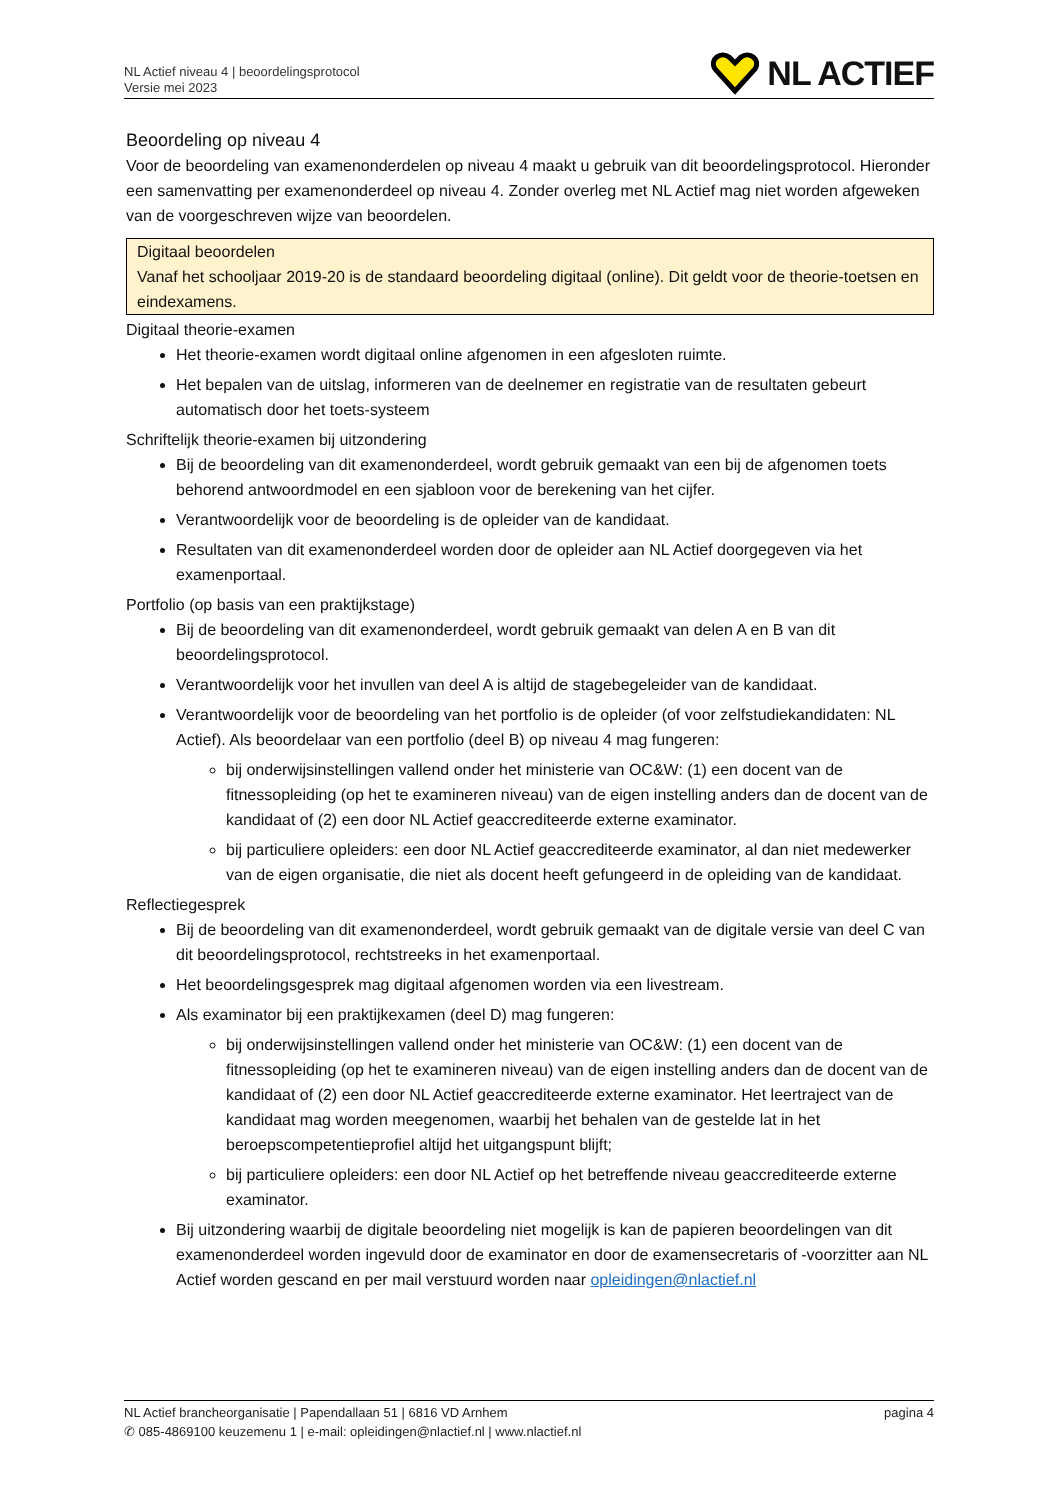NL Actief niveau 4 | beoordelingsprotocol
Versie mei 2023
NL ACTIEF
Beoordeling op niveau 4
Voor de beoordeling van examenonderdelen op niveau 4 maakt u gebruik van dit beoordelingsprotocol. Hieronder een samenvatting per examenonderdeel op niveau 4. Zonder overleg met NL Actief mag niet worden afgeweken van de voorgeschreven wijze van beoordelen.
Digitaal beoordelen
Vanaf het schooljaar 2019-20 is de standaard beoordeling digitaal (online). Dit geldt voor de theorie-toetsen en eindexamens.
Digitaal theorie-examen
Het theorie-examen wordt digitaal online afgenomen in een afgesloten ruimte.
Het bepalen van de uitslag, informeren van de deelnemer en registratie van de resultaten gebeurt automatisch door het toets-systeem
Schriftelijk theorie-examen bij uitzondering
Bij de beoordeling van dit examenonderdeel, wordt gebruik gemaakt van een bij de afgenomen toets behorend antwoordmodel en een sjabloon voor de berekening van het cijfer.
Verantwoordelijk voor de beoordeling is de opleider van de kandidaat.
Resultaten van dit examenonderdeel worden door de opleider aan NL Actief doorgegeven via het examenportaal.
Portfolio (op basis van een praktijkstage)
Bij de beoordeling van dit examenonderdeel, wordt gebruik gemaakt van delen A en B van dit beoordelingsprotocol.
Verantwoordelijk voor het invullen van deel A is altijd de stagebegeleider van de kandidaat.
Verantwoordelijk voor de beoordeling van het portfolio is de opleider (of voor zelfstudiekandidaten: NL Actief). Als beoordelaar van een portfolio (deel B) op niveau 4 mag fungeren:
bij onderwijsinstellingen vallend onder het ministerie van OC&W: (1) een docent van de fitnessopleiding (op het te examineren niveau) van de eigen instelling anders dan de docent van de kandidaat of (2) een door NL Actief geaccrediteerde externe examinator.
bij particuliere opleiders: een door NL Actief geaccrediteerde examinator, al dan niet medewerker van de eigen organisatie, die niet als docent heeft gefungeerd in de opleiding van de kandidaat.
Reflectiegesprek
Bij de beoordeling van dit examenonderdeel, wordt gebruik gemaakt van de digitale versie van deel C van dit beoordelingsprotocol, rechtstreeks in het examenportaal.
Het beoordelingsgesprek mag digitaal afgenomen worden via een livestream.
Als examinator bij een praktijkexamen (deel D) mag fungeren:
bij onderwijsinstellingen vallend onder het ministerie van OC&W: (1) een docent van de fitnessopleiding (op het te examineren niveau) van de eigen instelling anders dan de docent van de kandidaat of (2) een door NL Actief geaccrediteerde externe examinator. Het leertraject van de kandidaat mag worden meegenomen, waarbij het behalen van de gestelde lat in het beroepscompetentieprofiel altijd het uitgangspunt blijft;
bij particuliere opleiders: een door NL Actief op het betreffende niveau geaccrediteerde externe examinator.
Bij uitzondering waarbij de digitale beoordeling niet mogelijk is kan de papieren beoordelingen van dit examenonderdeel worden ingevuld door de examinator en door de examensecretaris of -voorzitter aan NL Actief worden gescand en per mail verstuurd worden naar opleidingen@nlactief.nl
NL Actief brancheorganisatie | Papendallaan 51 | 6816 VD Arnhem pagina 4
✆ 085-4869100 keuzemenu 1 | e-mail: opleidingen@nlactief.nl | www.nlactief.nl